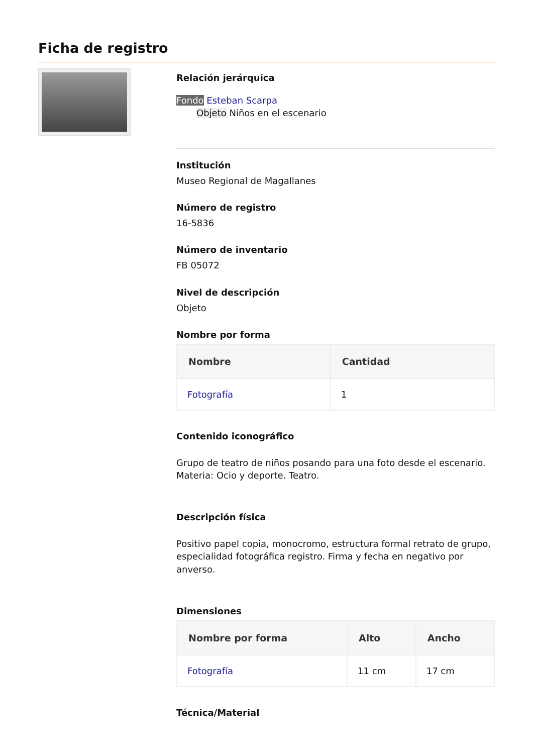Ficha de registro
Relación jerárquica
Fondo Esteban Scarpa
Objeto Niños en el escenario
Institución
Museo Regional de Magallanes
Número de registro
16-5836
Número de inventario
FB 05072
Nivel de descripción
Objeto
Nombre por forma
| Nombre | Cantidad |
| --- | --- |
| Fotografía | 1 |
Contenido iconográfico
Grupo de teatro de niños posando para una foto desde el escenario. Materia: Ocio y deporte. Teatro.
Descripción física
Positivo papel copia, monocromo, estructura formal retrato de grupo, especialidad fotográfica registro. Firma y fecha en negativo por anverso.
Dimensiones
| Nombre por forma | Alto | Ancho |
| --- | --- | --- |
| Fotografía | 11 cm | 17 cm |
Técnica/Material